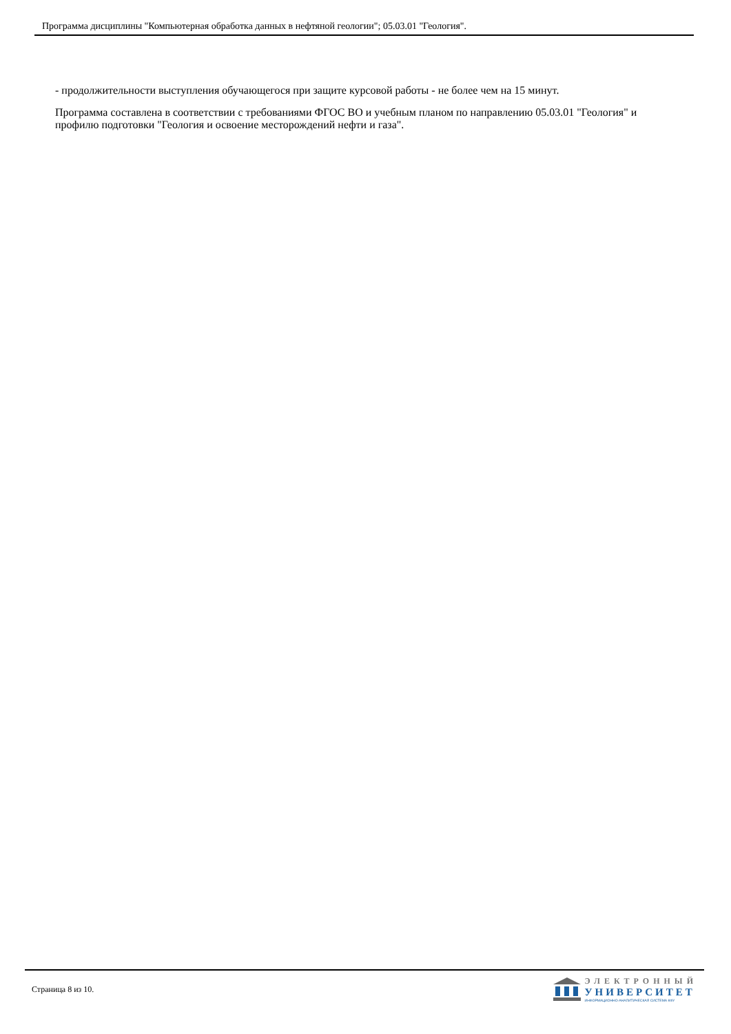Программа дисциплины "Компьютерная обработка данных в нефтяной геологии"; 05.03.01 "Геология".
- продолжительности выступления обучающегося при защите курсовой работы - не более чем на 15 минут.
Программа составлена в соответствии с требованиями ФГОС ВО и учебным планом по направлению 05.03.01 "Геология" и профилю подготовки "Геология и освоение месторождений нефти и газа".
Страница 8 из 10.
ЭЛЕКТРОННЫЙ
УНИВЕРСИТЕТ
ИНФОРМАЦИОННО-АНАЛИТИЧЕСКАЯ СИСТЕМА КФУ